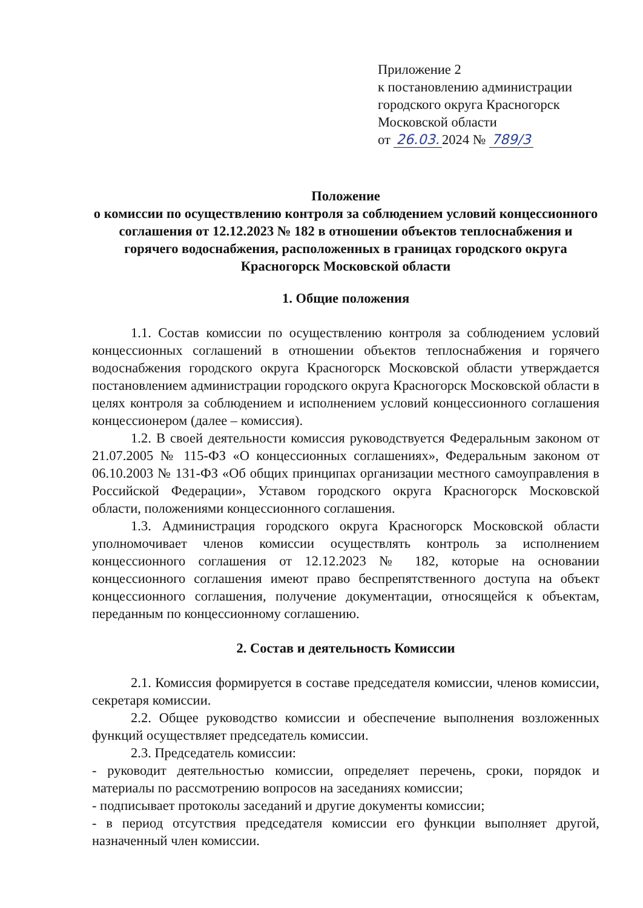Приложение 2
к постановлению администрации
городского округа Красногорск
Московской области
от 26.03. 2024 № 789/3
Положение
о комиссии по осуществлению контроля за соблюдением условий концессионного соглашения от 12.12.2023 № 182 в отношении объектов теплоснабжения и горячего водоснабжения, расположенных в границах городского округа Красногорск Московской области
1. Общие положения
1.1. Состав комиссии по осуществлению контроля за соблюдением условий концессионных соглашений в отношении объектов теплоснабжения и горячего водоснабжения городского округа Красногорск Московской области утверждается постановлением администрации городского округа Красногорск Московской области в целях контроля за соблюдением и исполнением условий концессионного соглашения концессионером (далее – комиссия).
1.2. В своей деятельности комиссия руководствуется Федеральным законом от 21.07.2005 № 115-ФЗ «О концессионных соглашениях», Федеральным законом от 06.10.2003 № 131-ФЗ «Об общих принципах организации местного самоуправления в Российской Федерации», Уставом городского округа Красногорск Московской области, положениями концессионного соглашения.
1.3. Администрация городского округа Красногорск Московской области уполномочивает членов комиссии осуществлять контроль за исполнением концессионного соглашения от 12.12.2023 № 182, которые на основании концессионного соглашения имеют право беспрепятственного доступа на объект концессионного соглашения, получение документации, относящейся к объектам, переданным по концессионному соглашению.
2. Состав и деятельность Комиссии
2.1. Комиссия формируется в составе председателя комиссии, членов комиссии, секретаря комиссии.
2.2. Общее руководство комиссии и обеспечение выполнения возложенных функций осуществляет председатель комиссии.
2.3. Председатель комиссии:
- руководит деятельностью комиссии, определяет перечень, сроки, порядок и материалы по рассмотрению вопросов на заседаниях комиссии;
- подписывает протоколы заседаний и другие документы комиссии;
- в период отсутствия председателя комиссии его функции выполняет другой, назначенный член комиссии.